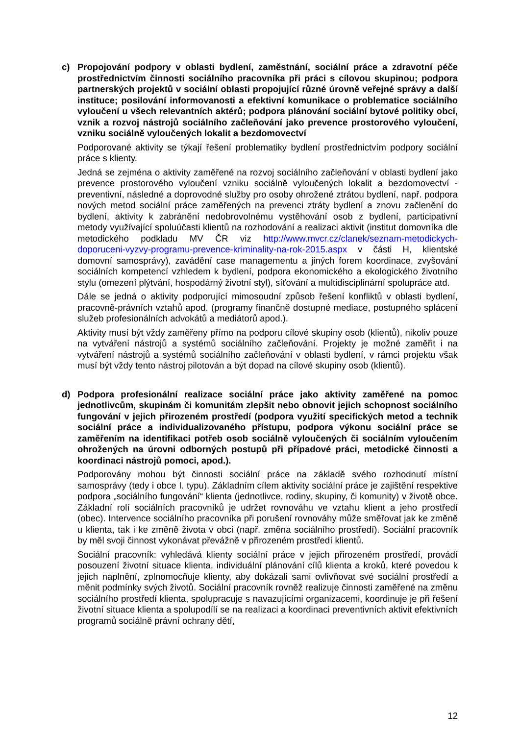c) Propojování podpory v oblasti bydlení, zaměstnání, sociální práce a zdravotní péče prostřednictvím činnosti sociálního pracovníka při práci s cílovou skupinou; podpora partnerských projektů v sociální oblasti propojující různé úrovně veřejné správy a další instituce; posilování informovanosti a efektivní komunikace o problematice sociálního vyloučení u všech relevantních aktérů; podpora plánování sociální bytové politiky obcí, vznik a rozvoj nástrojů sociálního začleňování jako prevence prostorového vyloučení, vzniku sociálně vyloučených lokalit a bezdomovectví
Podporované aktivity se týkají řešení problematiky bydlení prostřednictvím podpory sociální práce s klienty.
Jedná se zejména o aktivity zaměřené na rozvoj sociálního začleňování v oblasti bydlení jako prevence prostorového vyloučení vzniku sociálně vyloučených lokalit a bezdomovectví - preventivní, následné a doprovodné služby pro osoby ohrožené ztrátou bydlení, např. podpora nových metod sociální práce zaměřených na prevenci ztráty bydlení a znovu začlenění do bydlení, aktivity k zabránění nedobrovolnému vystěhování osob z bydlení, participativní metody využívající spoluúčasti klientů na rozhodování a realizaci aktivit (institut domovníka dle metodického podkladu MV ČR viz http://www.mvcr.cz/clanek/seznam-metodickych-doporuceni-vyzvy-programu-prevence-kriminality-na-rok-2015.aspx v části H, klientské domovní samosprávy), zavádění case managementu a jiných forem koordinace, zvyšování sociálních kompetencí vzhledem k bydlení, podpora ekonomického a ekologického životního stylu (omezení plýtvání, hospodárný životní styl), síťování a multidisciplinární spolupráce atd.
Dále se jedná o aktivity podporující mimosoudní způsob řešení konfliktů v oblasti bydlení, pracovně-právních vztahů apod. (programy finančně dostupné mediace, postupného splácení služeb profesionálních advokátů a mediátorů apod.).
Aktivity musí být vždy zaměřeny přímo na podporu cílové skupiny osob (klientů), nikoliv pouze na vytváření nástrojů a systémů sociálního začleňování. Projekty je možné zaměřit i na vytváření nástrojů a systémů sociálního začleňování v oblasti bydlení, v rámci projektu však musí být vždy tento nástroj pilotován a být dopad na cílové skupiny osob (klientů).
d) Podpora profesionální realizace sociální práce jako aktivity zaměřené na pomoc jednotlivcům, skupinám či komunitám zlepšit nebo obnovit jejich schopnost sociálního fungování v jejich přirozeném prostředí (podpora využití specifických metod a technik sociální práce a individualizovaného přístupu, podpora výkonu sociální práce se zaměřením na identifikaci potřeb osob sociálně vyloučených či sociálním vyloučením ohrožených na úrovni odborných postupů při případové práci, metodické činnosti a koordinaci nástrojů pomoci, apod.).
Podporovány mohou být činnosti sociální práce na základě svého rozhodnutí místní samosprávy (tedy i obce I. typu). Základním cílem aktivity sociální práce je zajištění respektive podpora „sociálního fungování“ klienta (jednotlivce, rodiny, skupiny, či komunity) v životě obce. Základní rolí sociálních pracovníků je udržet rovnováhu ve vztahu klient a jeho prostředí (obec). Intervence sociálního pracovníka při porušení rovnováhy může směřovat jak ke změně u klienta, tak i ke změně života v obci (např. změna sociálního prostředí). Sociální pracovník by měl svoji činnost vykonávat převážně v přirozeném prostředí klientů.
Sociální pracovník: vyhledává klienty sociální práce v jejich přirozeném prostředí, provádí posouzení životní situace klienta, individuální plánování cílů klienta a kroků, které povedou k jejich naplnění, zplnomocňuje klienty, aby dokázali sami ovlivňovat své sociální prostředí a měnit podmínky svých životů. Sociální pracovník rovněž realizuje činnosti zaměřené na změnu sociálního prostředí klienta, spolupracuje s navazujícími organizacemi, koordinuje je při řešení životní situace klienta a spolupodílí se na realizaci a koordinaci preventivních aktivit efektivních programů sociálně právní ochrany dětí,
12